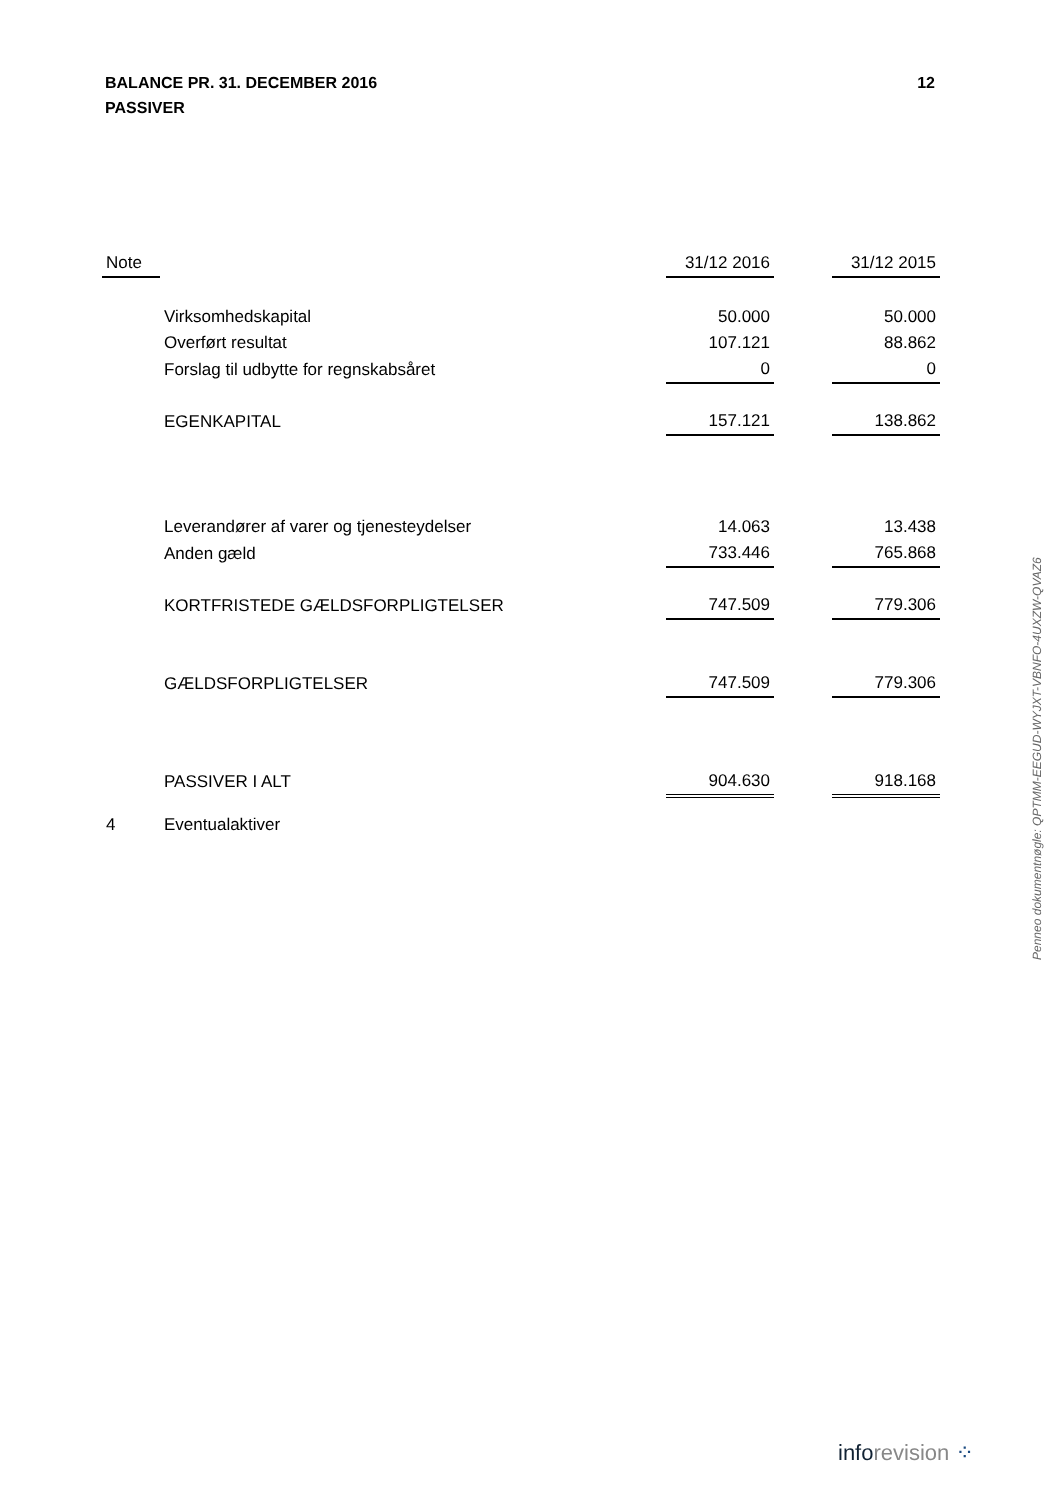12 BALANCE PR. 31. DECEMBER 2016
PASSIVER
| Note | | 31/12 2016 | | 31/12 2015 |
| --- | --- | --- | --- | --- |
| | Virksomhedskapital | 50.000 | | 50.000 |
| | Overført resultat | 107.121 | | 88.862 |
| | Forslag til udbytte for regnskabsåret | 0 | | 0 |
| | EGENKAPITAL | 157.121 | | 138.862 |
| | Leverandører af varer og tjenesteydelser | 14.063 | | 13.438 |
| | Anden gæld | 733.446 | | 765.868 |
| | KORTFRISTEDE GÆLDSFORPLIGTELSER | 747.509 | | 779.306 |
| | GÆLDSFORPLIGTELSER | 747.509 | | 779.306 |
| | PASSIVER I ALT | 904.630 | | 918.168 |
| 4 | Eventualaktiver | | | |
Penneo dokumentnøgle: QPTMM-EEGUD-WYJXT-VBNFO-4UXZW-QVAZ6
info revision ⁘